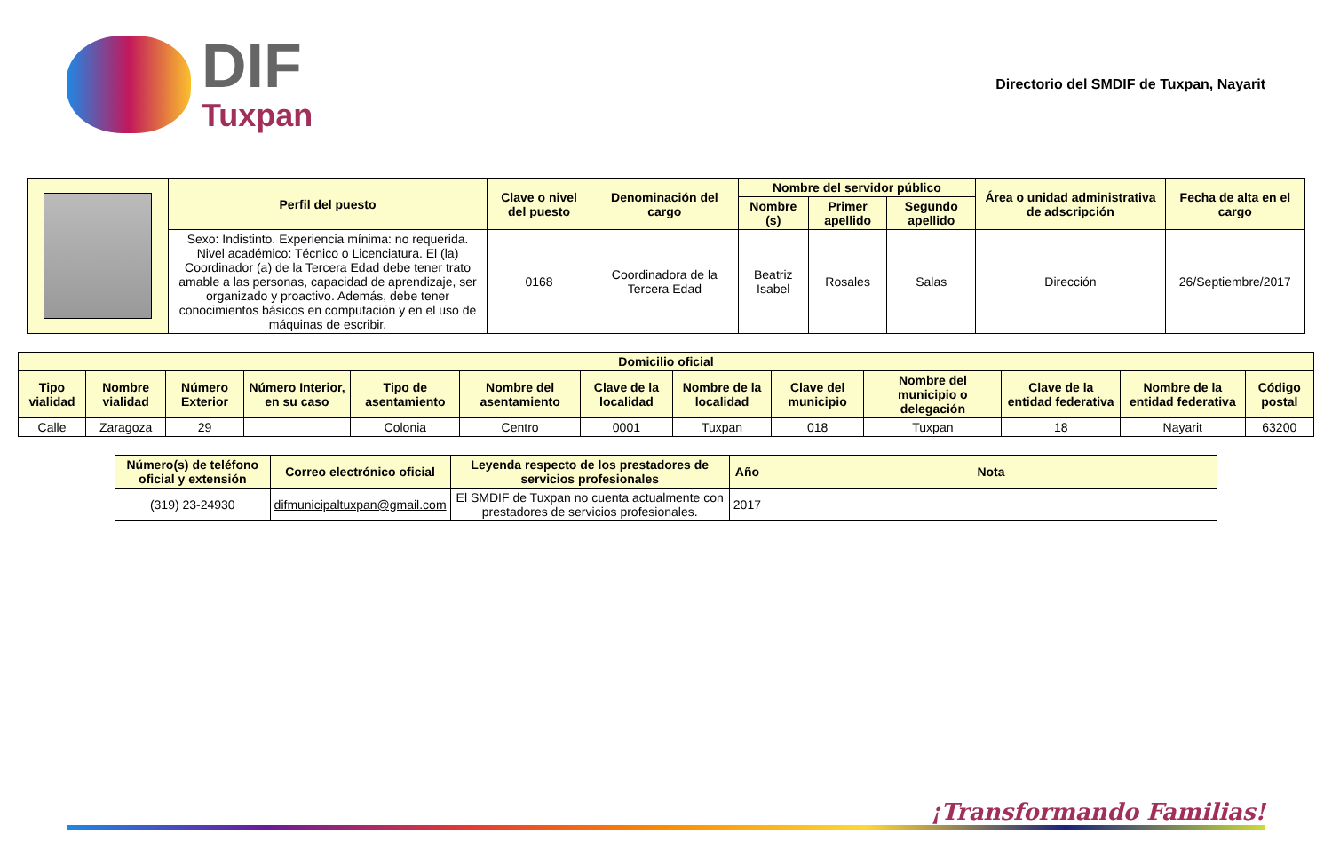DIF
Tuxpan
Directorio del SMDIF de Tuxpan, Nayarit
| | Perfil del puesto | Clave o nivel del puesto | Denominación del cargo | Nombre del servidor público | | | Área o unidad administrativa de adscripción | Fecha de alta en el cargo |
| --- | --- | --- | --- | --- | --- | --- | --- | --- |
| | | | | Nombre (s) | Primer apellido | Segundo apellido | | |
| | Sexo: Indistinto. Experiencia mínima: no requerida. Nivel académico: Técnico o Licenciatura. El (la) Coordinador (a) de la Tercera Edad debe tener trato amable a las personas, capacidad de aprendizaje, ser organizado y proactivo. Además, debe tener conocimientos básicos en computación y en el uso de máquinas de escribir. | 0168 | Coordinadora de la Tercera Edad | Beatriz Isabel | Rosales | Salas | Dirección | 26/Septiembre/2017 |
| Domicilio oficial | | | | | | | | | | | | |
| --- | --- | --- | --- | --- | --- | --- | --- | --- | --- | --- | --- | --- |
| Tipo vialidad | Nombre vialidad | Número Exterior | Número Interior, en su caso | Tipo de asentamiento | Nombre del asentamiento | Clave de la localidad | Nombre de la localidad | Clave del municipio | Nombre del municipio o delegación | Clave de la entidad federativa | Nombre de la entidad federativa | Código postal |
| Calle | Zaragoza | 29 | | Colonia | Centro | 0001 | Tuxpan | 018 | Tuxpan | 18 | Nayarit | 63200 |
| Número(s) de teléfono oficial y extensión | Correo electrónico oficial | Leyenda respecto de los prestadores de servicios profesionales | Año | Nota |
| --- | --- | --- | --- | --- |
| (319) 23-24930 | difmunicipaltuxpan@gmail.com | El SMDIF de Tuxpan no cuenta actualmente con prestadores de servicios profesionales. | 2017 | |
¡Transformando Familias!